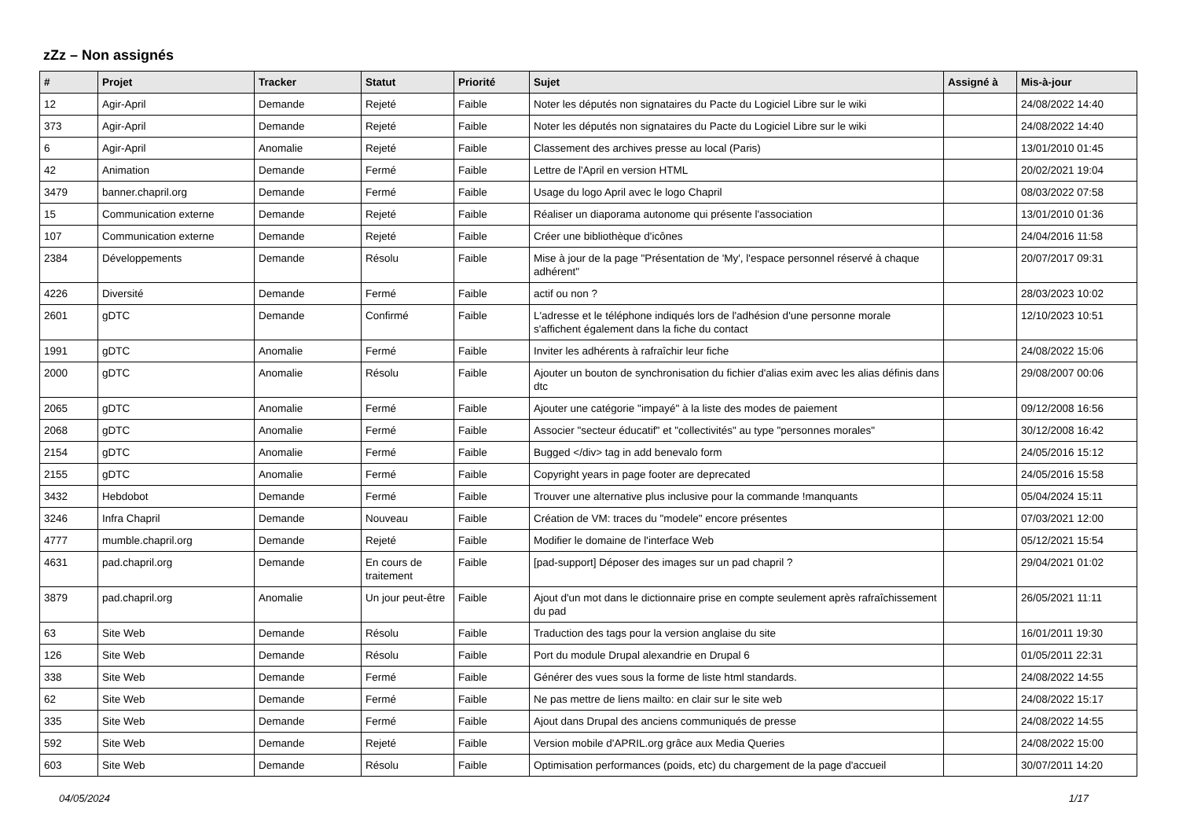zZz – Non assignés
| # | Projet | Tracker | Statut | Priorité | Sujet | Assigné à | Mis-à-jour |
| --- | --- | --- | --- | --- | --- | --- | --- |
| 12 | Agir-April | Demande | Rejeté | Faible | Noter les députés non signataires du Pacte du Logiciel Libre sur le wiki | | 24/08/2022 14:40 |
| 373 | Agir-April | Demande | Rejeté | Faible | Noter les députés non signataires du Pacte du Logiciel Libre sur le wiki | | 24/08/2022 14:40 |
| 6 | Agir-April | Anomalie | Rejeté | Faible | Classement des archives presse au local (Paris) | | 13/01/2010 01:45 |
| 42 | Animation | Demande | Fermé | Faible | Lettre de l'April en version HTML | | 20/02/2021 19:04 |
| 3479 | banner.chapril.org | Demande | Fermé | Faible | Usage du logo April avec le logo Chapril | | 08/03/2022 07:58 |
| 15 | Communication externe | Demande | Rejeté | Faible | Réaliser un diaporama autonome qui présente l'association | | 13/01/2010 01:36 |
| 107 | Communication externe | Demande | Rejeté | Faible | Créer une bibliothèque d'icônes | | 24/04/2016 11:58 |
| 2384 | Développements | Demande | Résolu | Faible | Mise à jour de la page "Présentation de 'My', l'espace personnel réservé à chaque adhérent" | | 20/07/2017 09:31 |
| 4226 | Diversité | Demande | Fermé | Faible | actif ou non ? | | 28/03/2023 10:02 |
| 2601 | gDTC | Demande | Confirmé | Faible | L'adresse et le téléphone indiqués lors de l'adhésion d'une personne morale s'affichent également dans la fiche du contact | | 12/10/2023 10:51 |
| 1991 | gDTC | Anomalie | Fermé | Faible | Inviter les adhérents à rafraîchir leur fiche | | 24/08/2022 15:06 |
| 2000 | gDTC | Anomalie | Résolu | Faible | Ajouter un bouton de synchronisation du fichier d'alias exim avec les alias définis dans dtc | | 29/08/2007 00:06 |
| 2065 | gDTC | Anomalie | Fermé | Faible | Ajouter une catégorie "impayé" à la liste des modes de paiement | | 09/12/2008 16:56 |
| 2068 | gDTC | Anomalie | Fermé | Faible | Associer "secteur éducatif" et "collectivités" au type "personnes morales" | | 30/12/2008 16:42 |
| 2154 | gDTC | Anomalie | Fermé | Faible | Bugged </div> tag in add benevalo form | | 24/05/2016 15:12 |
| 2155 | gDTC | Anomalie | Fermé | Faible | Copyright years in page footer are deprecated | | 24/05/2016 15:58 |
| 3432 | Hebdobot | Demande | Fermé | Faible | Trouver une alternative plus inclusive pour la commande !manquants | | 05/04/2024 15:11 |
| 3246 | Infra Chapril | Demande | Nouveau | Faible | Création de VM: traces du "modele" encore présentes | | 07/03/2021 12:00 |
| 4777 | mumble.chapril.org | Demande | Rejeté | Faible | Modifier le domaine de l'interface Web | | 05/12/2021 15:54 |
| 4631 | pad.chapril.org | Demande | En cours de traitement | Faible | [pad-support] Déposer des images sur un pad chapril ? | | 29/04/2021 01:02 |
| 3879 | pad.chapril.org | Anomalie | Un jour peut-être | Faible | Ajout d'un mot dans le dictionnaire prise en compte seulement après rafraîchissement du pad | | 26/05/2021 11:11 |
| 63 | Site Web | Demande | Résolu | Faible | Traduction des tags pour la version anglaise du site | | 16/01/2011 19:30 |
| 126 | Site Web | Demande | Résolu | Faible | Port du module Drupal alexandrie en Drupal 6 | | 01/05/2011 22:31 |
| 338 | Site Web | Demande | Fermé | Faible | Générer des vues sous la forme de liste html standards. | | 24/08/2022 14:55 |
| 62 | Site Web | Demande | Fermé | Faible | Ne pas mettre de liens mailto: en clair sur le site web | | 24/08/2022 15:17 |
| 335 | Site Web | Demande | Fermé | Faible | Ajout dans Drupal des anciens communiqués de presse | | 24/08/2022 14:55 |
| 592 | Site Web | Demande | Rejeté | Faible | Version mobile d'APRIL.org grâce aux Media Queries | | 24/08/2022 15:00 |
| 603 | Site Web | Demande | Résolu | Faible | Optimisation performances (poids, etc) du chargement de la page d'accueil | | 30/07/2011 14:20 |
04/05/2024 1/17